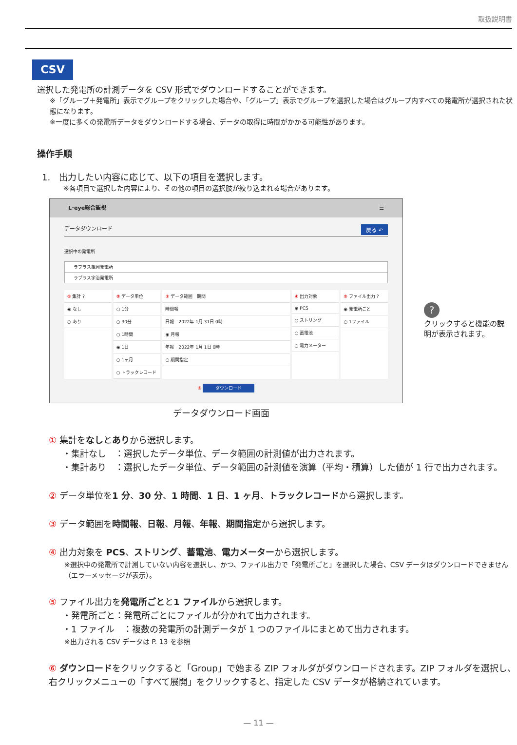取扱説明書
CSV
選択した発電所の計測データを CSV 形式でダウンロードすることができます。
※「グループ＋発電所」表示でグループをクリックした場合や、「グループ」表示でグループを選択した場合はグループ内すべての発電所が選択された状態になります。
※一度に多くの発電所データをダウンロードする場合、データの取得に時間がかかる可能性があります。
操作手順
1.　出力したい内容に応じて、以下の項目を選択します。
※各項目で選択した内容により、その他の項目の選択肢が絞り込まれる場合があります。
L･eye総合監視 ☰
データダウンロード 戻る ↶
選択中の発電所
ラプラス亀岡発電所
ラプラス宇治発電所
① 集計 ?
◉ なし
○ あり
② データ単位
○ 1分
○ 30分
○ 1時間
◉ 1日
○ 1ヶ月
○ トラックレコード
③ データ範囲　期間
時間報
日報　2022年 1月 31日 0時
◉ 月報
年報　2022年 1月 1日 0時
○ 期間指定
④ 出力対象
◉ PCS
○ ストリング
○ 蓄電池
○ 電力メーター
⑤ ファイル出力 ?
◉ 発電所ごと
○ 1ファイル
⑥ ダウンロード
データダウンロード画面
?
クリックすると機能の説明が表示されます。
① 集計をなしとありから選択します。
・集計なし　：選択したデータ単位、データ範囲の計測値が出力されます。
・集計あり　：選択したデータ単位、データ範囲の計測値を演算（平均・積算）した値が 1 行で出力されます。
② データ単位を1 分、30 分、1 時間、1 日、1 ヶ月、トラックレコードから選択します。
③ データ範囲を時間報、日報、月報、年報、期間指定から選択します。
④ 出力対象を PCS、ストリング、蓄電池、電力メーターから選択します。
※選択中の発電所で計測していない内容を選択し、かつ、ファイル出力で「発電所ごと」を選択した場合、CSV データはダウンロードできません（エラーメッセージが表示）。
⑤ ファイル出力を発電所ごとと1 ファイルから選択します。
・発電所ごと：発電所ごとにファイルが分かれて出力されます。
・1 ファイル　：複数の発電所の計測データが 1 つのファイルにまとめて出力されます。
※出力される CSV データは P. 13 を参照
⑥ ダウンロードをクリックすると「Group」で始まる ZIP フォルダがダウンロードされます。ZIP フォルダを選択し、右クリックメニューの「すべて展開」をクリックすると、指定した CSV データが格納されています。
— 11 —